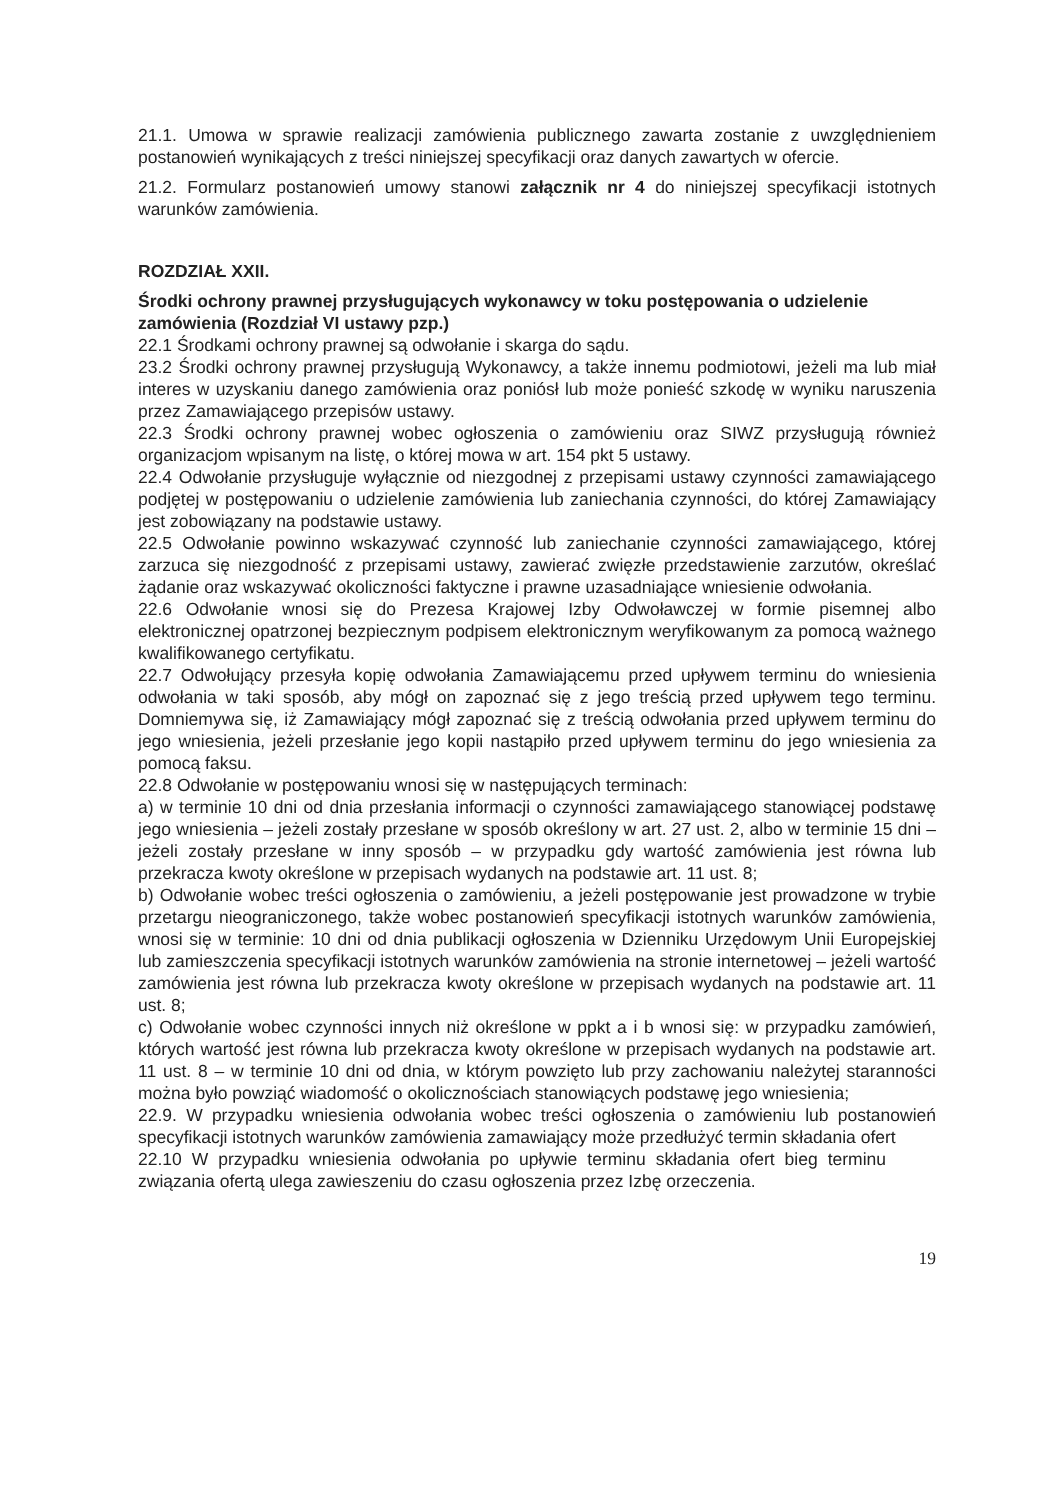21.1. Umowa w sprawie realizacji zamówienia publicznego zawarta zostanie z uwzględnieniem postanowień wynikających z treści niniejszej specyfikacji oraz danych zawartych w ofercie.
21.2. Formularz postanowień umowy stanowi załącznik nr 4 do niniejszej specyfikacji istotnych warunków zamówienia.
ROZDZIAŁ XXII.
Środki ochrony prawnej przysługujących wykonawcy w toku postępowania o udzielenie zamówienia (Rozdział VI ustawy pzp.)
22.1 Środkami ochrony prawnej są odwołanie i skarga do sądu.
23.2 Środki ochrony prawnej przysługują Wykonawcy, a także innemu podmiotowi, jeżeli ma lub miał interes w uzyskaniu danego zamówienia oraz poniósł lub może ponieść szkodę w wyniku naruszenia przez Zamawiającego przepisów ustawy.
22.3 Środki ochrony prawnej wobec ogłoszenia o zamówieniu oraz SIWZ przysługują również organizacjom wpisanym na listę, o której mowa w art. 154 pkt 5 ustawy.
22.4 Odwołanie przysługuje wyłącznie od niezgodnej z przepisami ustawy czynności zamawiającego podjętej w postępowaniu o udzielenie zamówienia lub zaniechania czynności, do której Zamawiający jest zobowiązany na podstawie ustawy.
22.5 Odwołanie powinno wskazywać czynność lub zaniechanie czynności zamawiającego, której zarzuca się niezgodność z przepisami ustawy, zawierać zwięzłe przedstawienie zarzutów, określać żądanie oraz wskazywać okoliczności faktyczne i prawne uzasadniające wniesienie odwołania.
22.6 Odwołanie wnosi się do Prezesa Krajowej Izby Odwoławczej w formie pisemnej albo elektronicznej opatrzonej bezpiecznym podpisem elektronicznym weryfikowanym za pomocą ważnego kwalifikowanego certyfikatu.
22.7 Odwołujący przesyła kopię odwołania Zamawiającemu przed upływem terminu do wniesienia odwołania w taki sposób, aby mógł on zapoznać się z jego treścią przed upływem tego terminu. Domniemywa się, iż Zamawiający mógł zapoznać się z treścią odwołania przed upływem terminu do jego wniesienia, jeżeli przesłanie jego kopii nastąpiło przed upływem terminu do jego wniesienia za pomocą faksu.
22.8 Odwołanie w postępowaniu wnosi się w następujących terminach:
a) w terminie 10 dni od dnia przesłania informacji o czynności zamawiającego stanowiącej podstawę jego wniesienia – jeżeli zostały przesłane w sposób określony w art. 27 ust. 2, albo w terminie 15 dni – jeżeli zostały przesłane w inny sposób – w przypadku gdy wartość zamówienia jest równa lub przekracza kwoty określone w przepisach wydanych na podstawie art. 11 ust. 8;
b) Odwołanie wobec treści ogłoszenia o zamówieniu, a jeżeli postępowanie jest prowadzone w trybie przetargu nieograniczonego, także wobec postanowień specyfikacji istotnych warunków zamówienia, wnosi się w terminie: 10 dni od dnia publikacji ogłoszenia w Dzienniku Urzędowym Unii Europejskiej lub zamieszczenia specyfikacji istotnych warunków zamówienia na stronie internetowej – jeżeli wartość zamówienia jest równa lub przekracza kwoty określone w przepisach wydanych na podstawie art. 11 ust. 8;
c) Odwołanie wobec czynności innych niż określone w ppkt a i b wnosi się: w przypadku zamówień, których wartość jest równa lub przekracza kwoty określone w przepisach wydanych na podstawie art. 11 ust. 8 – w terminie 10 dni od dnia, w którym powzięto lub przy zachowaniu należytej staranności można było powziąć wiadomość o okolicznościach stanowiących podstawę jego wniesienia;
22.9. W przypadku wniesienia odwołania wobec treści ogłoszenia o zamówieniu lub postanowień specyfikacji istotnych warunków zamówienia zamawiający może przedłużyć termin składania ofert
22.10 W przypadku wniesienia odwołania po upływie terminu składania ofert bieg terminu związania ofertą ulega zawieszeniu do czasu ogłoszenia przez Izbę orzeczenia.
19